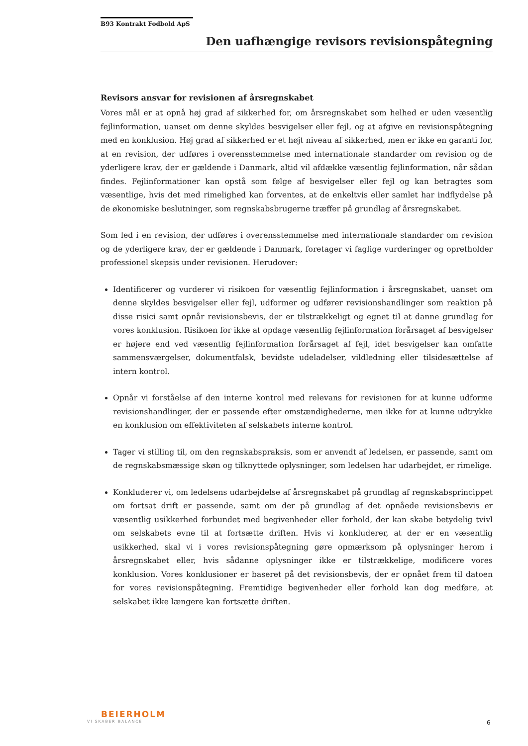B93 Kontrakt Fodbold ApS
Den uafhængige revisors revisionspåtegning
Revisors ansvar for revisionen af årsregnskabet
Vores mål er at opnå høj grad af sikkerhed for, om årsregnskabet som helhed er uden væsentlig fejlinformation, uanset om denne skyldes besvigelser eller fejl, og at afgive en revisionspåtegning med en konklusion. Høj grad af sikkerhed er et højt niveau af sikkerhed, men er ikke en garanti for, at en revision, der udføres i overensstemmelse med internationale standarder om revision og de yderligere krav, der er gældende i Danmark, altid vil afdække væsentlig fejlinformation, når sådan findes. Fejlinformationer kan opstå som følge af besvigelser eller fejl og kan betragtes som væsentlige, hvis det med rimelighed kan forventes, at de enkeltvis eller samlet har indflydelse på de økonomiske beslutninger, som regnskabsbrugerne træffer på grundlag af årsregnskabet.
Som led i en revision, der udføres i overensstemmelse med internationale standarder om revision og de yderligere krav, der er gældende i Danmark, foretager vi faglige vurderinger og opretholder professionel skepsis under revisionen. Herudover:
Identificerer og vurderer vi risikoen for væsentlig fejlinformation i årsregnskabet, uanset om denne skyldes besvigelser eller fejl, udformer og udfører revisionshandlinger som reaktion på disse risici samt opnår revisionsbevis, der er tilstrækkeligt og egnet til at danne grundlag for vores konklusion. Risikoen for ikke at opdage væsentlig fejlinformation forårsaget af besvigelser er højere end ved væsentlig fejlinformation forårsaget af fejl, idet besvigelser kan omfatte sammensværgelser, dokumentfalsk, bevidste udeladelser, vildledning eller tilsidesættelse af intern kontrol.
Opnår vi forståelse af den interne kontrol med relevans for revisionen for at kunne udforme revisionshandlinger, der er passende efter omstændighederne, men ikke for at kunne udtrykke en konklusion om effektiviteten af selskabets interne kontrol.
Tager vi stilling til, om den regnskabspraksis, som er anvendt af ledelsen, er passende, samt om de regnskabsmæssige skøn og tilknyttede oplysninger, som ledelsen har udarbejdet, er rimelige.
Konkluderer vi, om ledelsens udarbejdelse af årsregnskabet på grundlag af regnskabsprincippet om fortsat drift er passende, samt om der på grundlag af det opnåede revisionsbevis er væsentlig usikkerhed forbundet med begivenheder eller forhold, der kan skabe betydelig tvivl om selskabets evne til at fortsætte driften. Hvis vi konkluderer, at der er en væsentlig usikkerhed, skal vi i vores revisionspåtegning gøre opmærksom på oplysninger herom i årsregnskabet eller, hvis sådanne oplysninger ikke er tilstrækkelige, modificere vores konklusion. Vores konklusioner er baseret på det revisionsbevis, der er opnået frem til datoen for vores revisionspåtegning. Fremtidige begivenheder eller forhold kan dog medføre, at selskabet ikke længere kan fortsætte driften.
BEIERHOLM
VI SKABER BALANCE
6